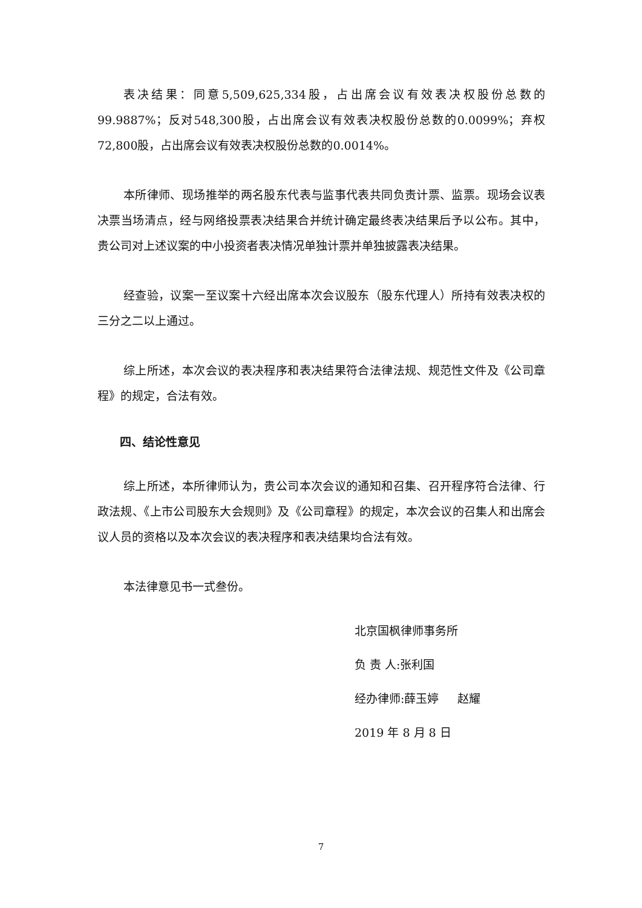表决结果：同意5,509,625,334股，占出席会议有效表决权股份总数的99.9887%；反对548,300股，占出席会议有效表决权股份总数的0.0099%；弃权72,800股，占出席会议有效表决权股份总数的0.0014%。
本所律师、现场推举的两名股东代表与监事代表共同负责计票、监票。现场会议表决票当场清点，经与网络投票表决结果合并统计确定最终表决结果后予以公布。其中，贵公司对上述议案的中小投资者表决情况单独计票并单独披露表决结果。
经查验，议案一至议案十六经出席本次会议股东（股东代理人）所持有效表决权的三分之二以上通过。
综上所述，本次会议的表决程序和表决结果符合法律法规、规范性文件及《公司章程》的规定，合法有效。
四、结论性意见
综上所述，本所律师认为，贵公司本次会议的通知和召集、召开程序符合法律、行政法规、《上市公司股东大会规则》及《公司章程》的规定，本次会议的召集人和出席会议人员的资格以及本次会议的表决程序和表决结果均合法有效。
本法律意见书一式叁份。
北京国枫律师事务所
负 责 人:张利国
经办律师:薛玉婷 赵耀
2019 年 8 月 8 日
7